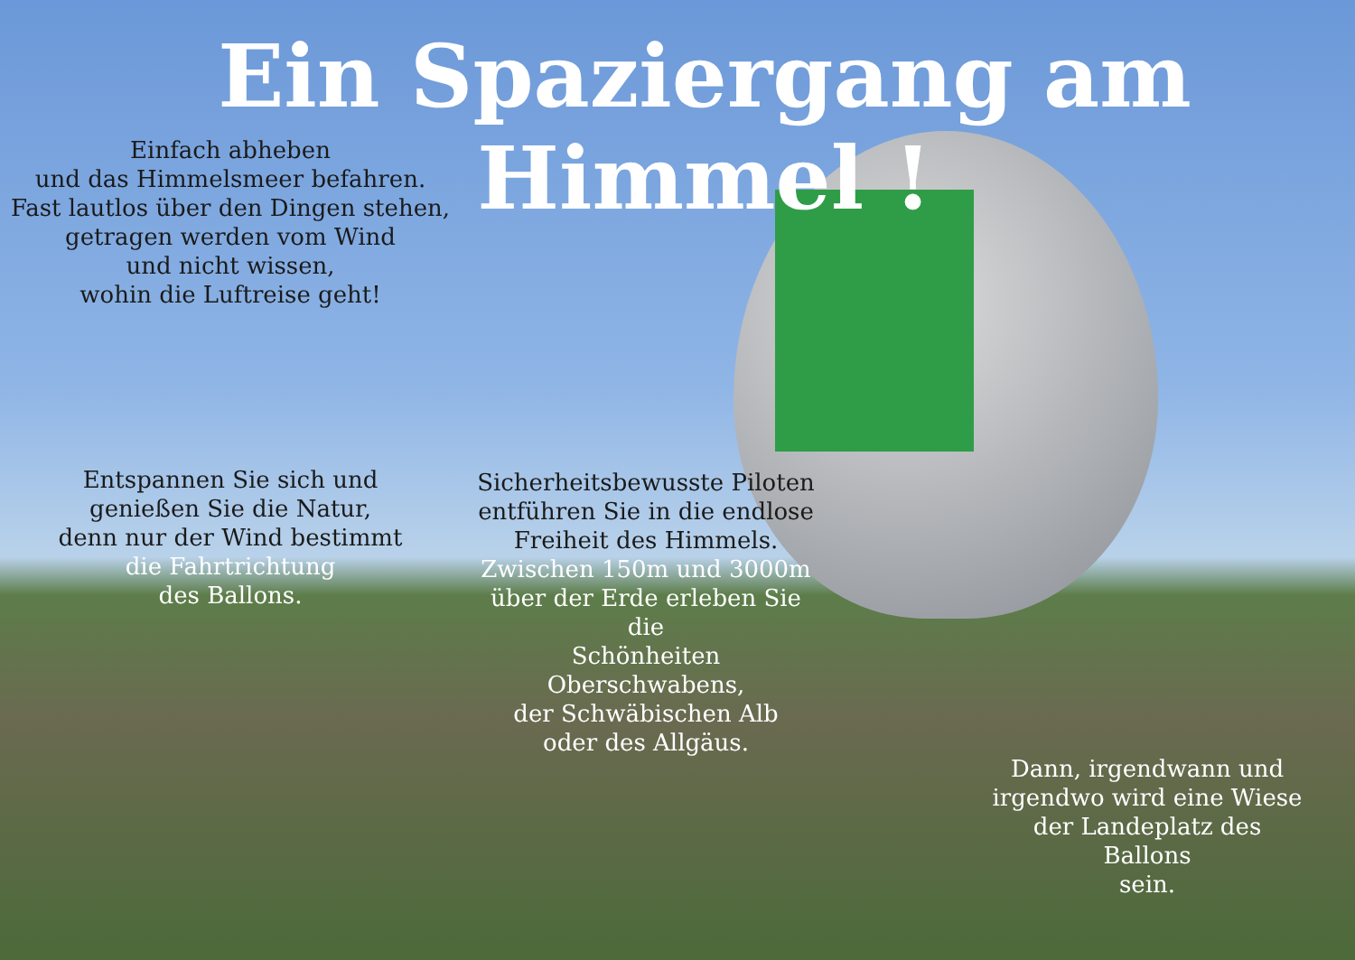Ein Spaziergang am Himmel !
Einfach abheben
und das Himmelsmeer befahren.
Fast lautlos über den Dingen stehen,
getragen werden vom Wind
und nicht wissen,
wohin die Luftreise geht!
Entspannen Sie sich und
genießen Sie die Natur,
denn nur der Wind bestimmt
die Fahrtrichtung
des Ballons.
Sicherheitsbewusste Piloten
entführen Sie in die endlose
Freiheit des Himmels.
Zwischen 150m und 3000m
über der Erde erleben Sie die
Schönheiten Oberschwabens,
der Schwäbischen Alb
oder des Allgäus.
Dann, irgendwann und
irgendwo wird eine Wiese
der Landeplatz des Ballons
sein.